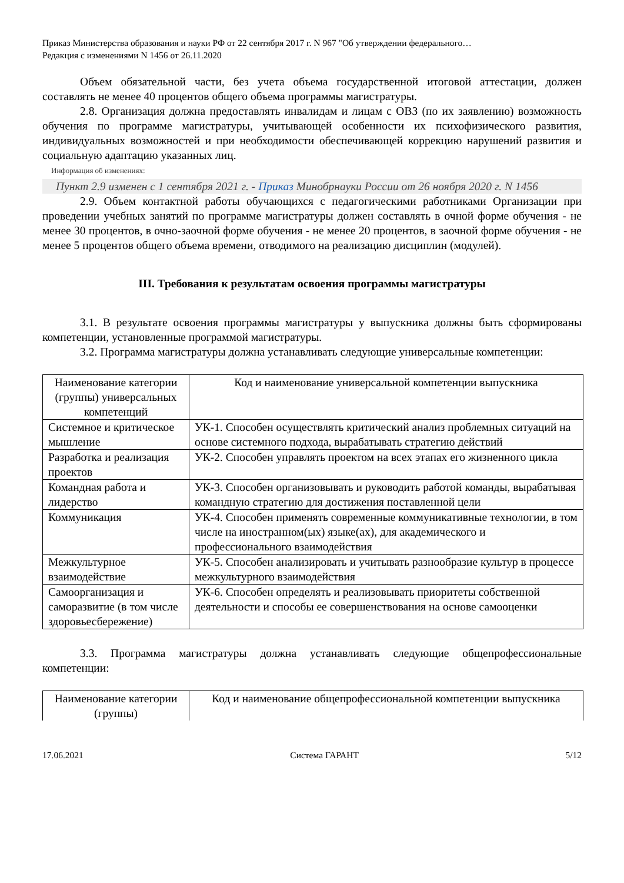Приказ Министерства образования и науки РФ от 22 сентября 2017 г. N 967 "Об утверждении федерального…
Редакция с изменениями N 1456 от 26.11.2020
Объем обязательной части, без учета объема государственной итоговой аттестации, должен составлять не менее 40 процентов общего объема программы магистратуры.
2.8. Организация должна предоставлять инвалидам и лицам с ОВЗ (по их заявлению) возможность обучения по программе магистратуры, учитывающей особенности их психофизического развития, индивидуальных возможностей и при необходимости обеспечивающей коррекцию нарушений развития и социальную адаптацию указанных лиц.
Информация об изменениях:
Пункт 2.9 изменен с 1 сентября 2021 г. - Приказ Минобрнауки России от 26 ноября 2020 г. N 1456
2.9. Объем контактной работы обучающихся с педагогическими работниками Организации при проведении учебных занятий по программе магистратуры должен составлять в очной форме обучения - не менее 30 процентов, в очно-заочной форме обучения - не менее 20 процентов, в заочной форме обучения - не менее 5 процентов общего объема времени, отводимого на реализацию дисциплин (модулей).
III. Требования к результатам освоения программы магистратуры
3.1. В результате освоения программы магистратуры у выпускника должны быть сформированы компетенции, установленные программой магистратуры.
3.2. Программа магистратуры должна устанавливать следующие универсальные компетенции:
| Наименование категории (группы) универсальных компетенций | Код и наименование универсальной компетенции выпускника |
| Системное и критическое мышление | УК-1. Способен осуществлять критический анализ проблемных ситуаций на основе системного подхода, вырабатывать стратегию действий |
| Разработка и реализация проектов | УК-2. Способен управлять проектом на всех этапах его жизненного цикла |
| Командная работа и лидерство | УК-3. Способен организовывать и руководить работой команды, вырабатывая командную стратегию для достижения поставленной цели |
| Коммуникация | УК-4. Способен применять современные коммуникативные технологии, в том числе на иностранном(ых) языке(ах), для академического и профессионального взаимодействия |
| Межкультурное взаимодействие | УК-5. Способен анализировать и учитывать разнообразие культур в процессе межкультурного взаимодействия |
| Самоорганизация и саморазвитие (в том числе здоровьесбережение) | УК-6. Способен определять и реализовывать приоритеты собственной деятельности и способы ее совершенствования на основе самооценки |
3.3. Программа магистратуры должна устанавливать следующие общепрофессиональные компетенции:
| Наименование категории (группы) | Код и наименование общепрофессиональной компетенции выпускника |
17.06.2021 Система ГАРАНТ 5/12